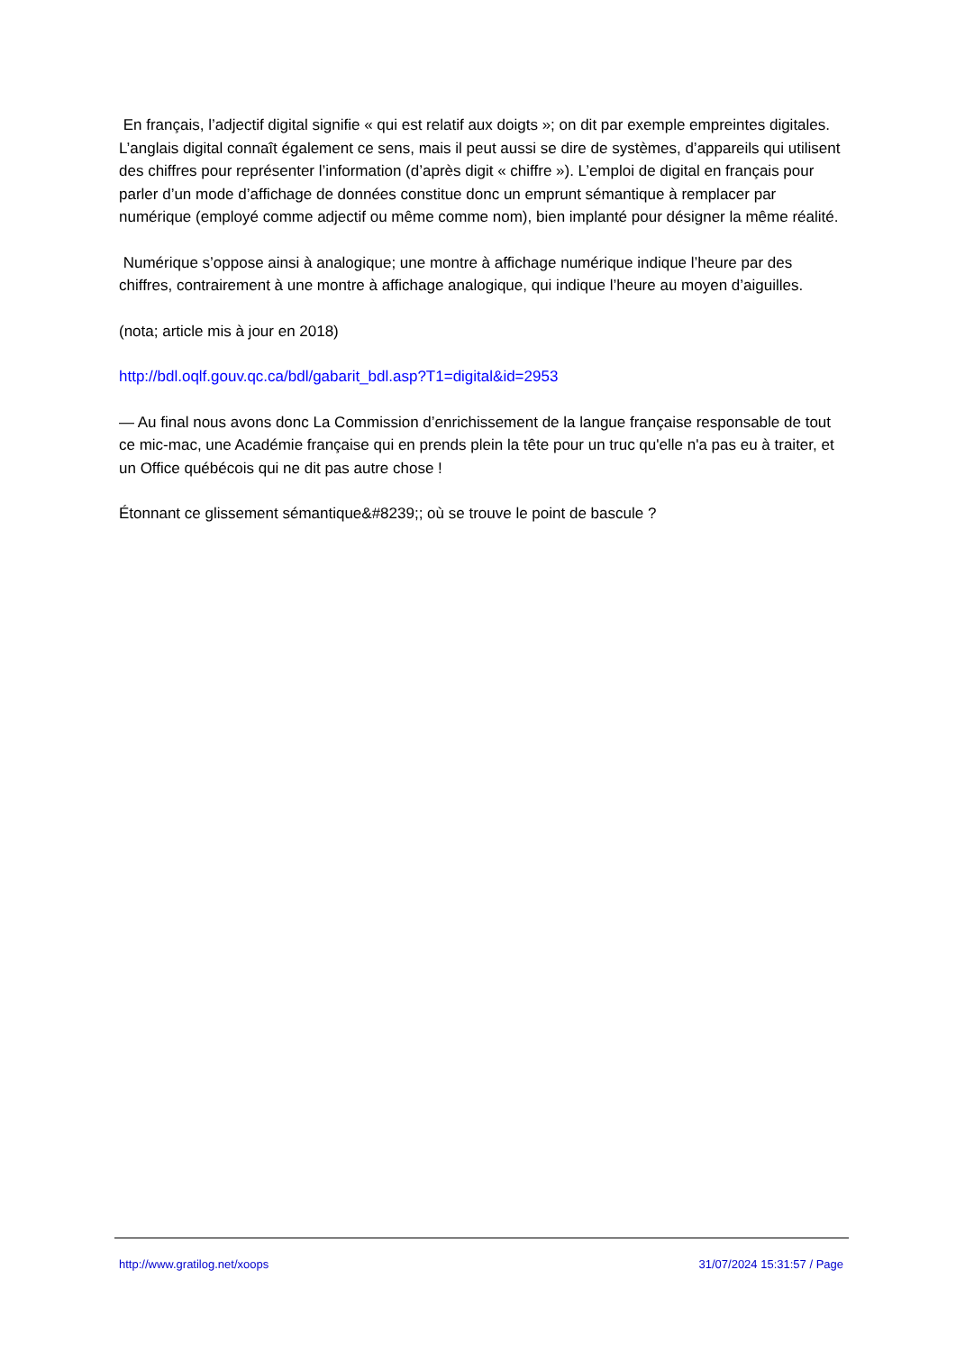En français, l’adjectif digital signifie « qui est relatif aux doigts »; on dit par exemple empreintes digitales. L’anglais digital connaît également ce sens, mais il peut aussi se dire de systèmes, d’appareils qui utilisent des chiffres pour représenter l’information (d’après digit « chiffre »). L’emploi de digital en français pour parler d’un mode d’affichage de données constitue donc un emprunt sémantique à remplacer par numérique (employé comme adjectif ou même comme nom), bien implanté pour désigner la même réalité.
Numérique s’oppose ainsi à analogique; une montre à affichage numérique indique l’heure par des chiffres, contrairement à une montre à affichage analogique, qui indique l’heure au moyen d’aiguilles.
(nota; article mis à jour en 2018)
http://bdl.oqlf.gouv.qc.ca/bdl/gabarit_bdl.asp?T1=digital&id=2953
— Au final nous avons donc La Commission d’enrichissement de la langue française responsable de tout ce mic-mac, une Académie française qui en prends plein la tête pour un truc qu'elle n'a pas eu à traiter, et un Office québécois qui ne dit pas autre chose !
Étonnant ce glissement sémantique&#8239;; où se trouve le point de bascule ?
http://www.gratilog.net/xoops 31/07/2024 15:31:57 / Page